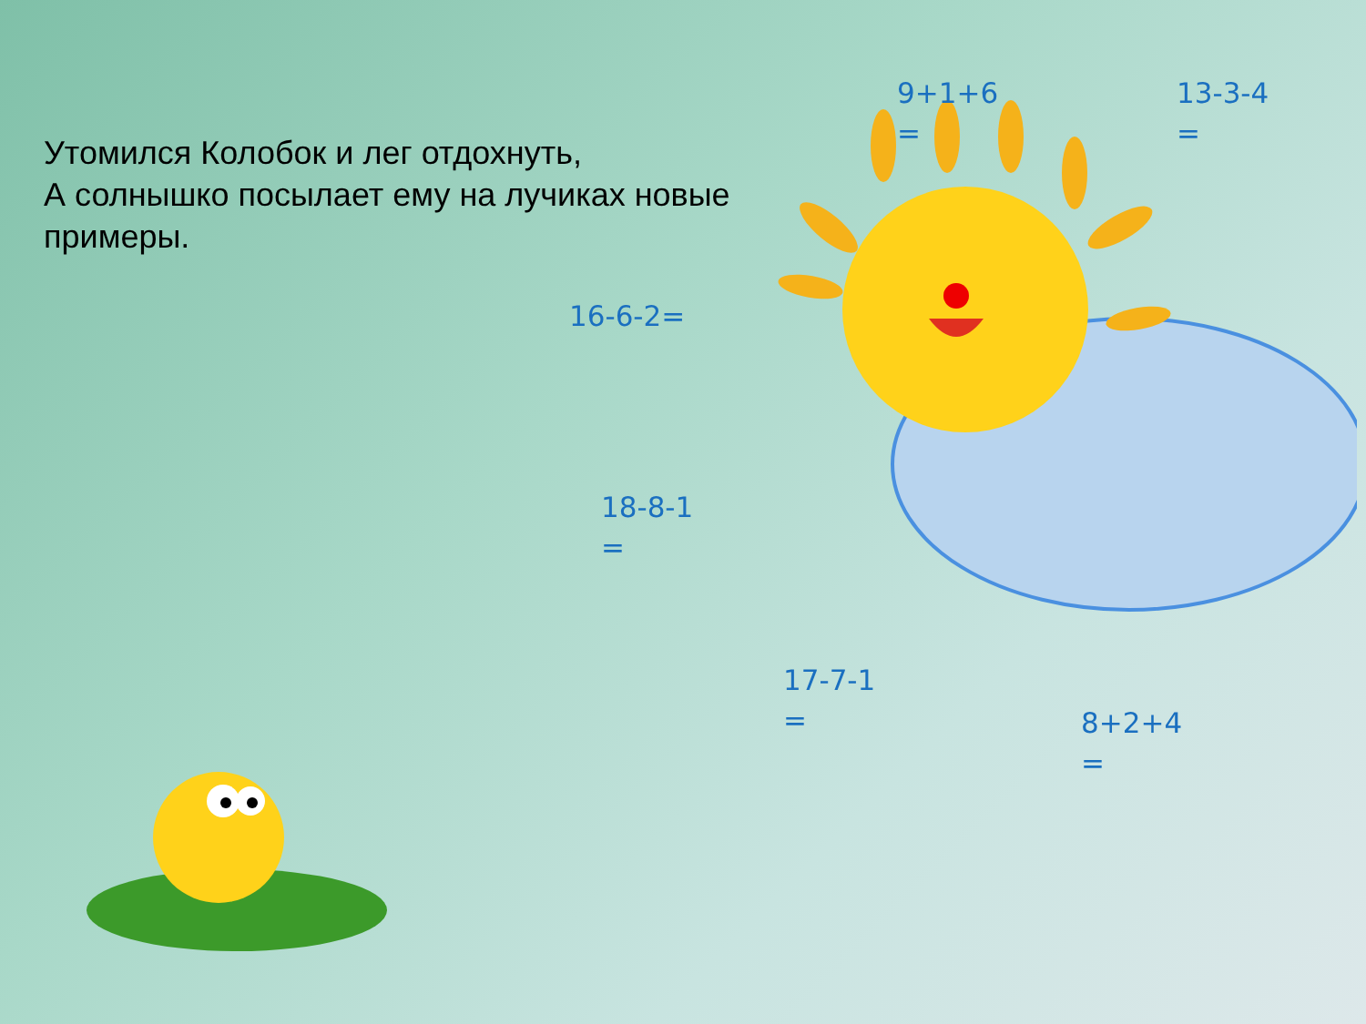Утомился Колобок и лег отдохнуть,
А солнышко посылает ему на лучиках новые примеры.
9+1+6
=
13-3-4
=
16-6-2=
18-8-1
=
17-7-1
=
8+2+4
=